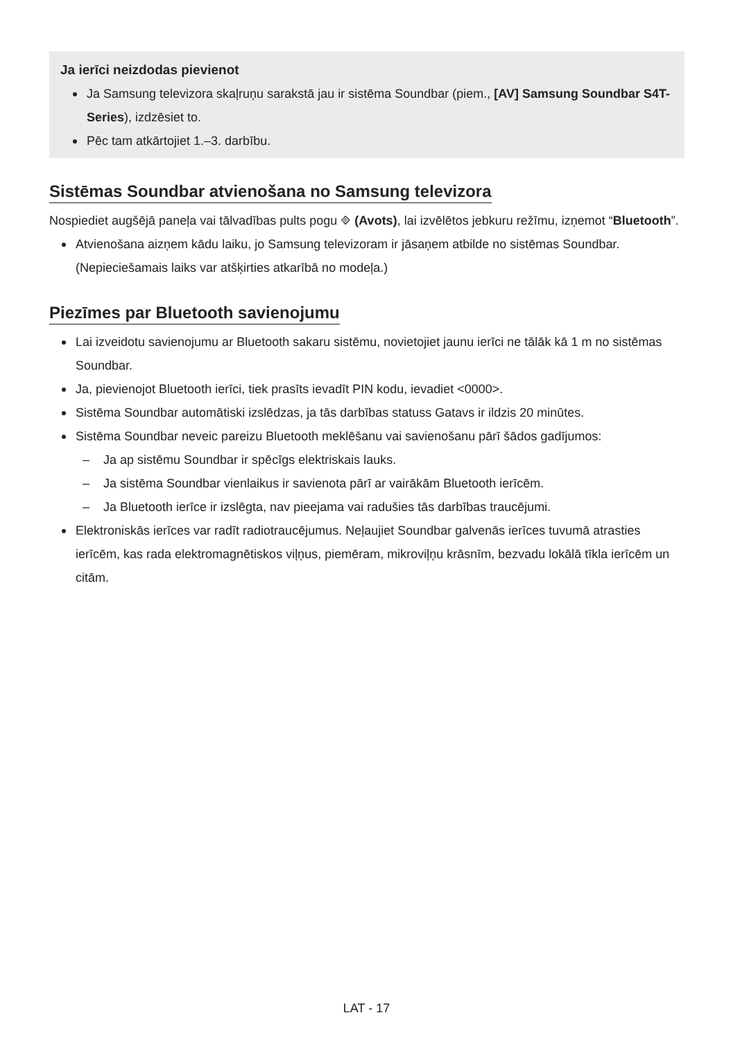Ja ierīci neizdodas pievienot
Ja Samsung televizora skaļruņu sarakstā jau ir sistēma Soundbar (piem., [AV] Samsung Soundbar S4T-Series), izdzēsiet to.
Pēc tam atkārtojiet 1.–3. darbību.
Sistēmas Soundbar atvienošana no Samsung televizora
Nospiediet augšējā paneļa vai tālvadības pults pogu ⎆ (Avots), lai izvēlētos jebkuru režīmu, izņemot “Bluetooth”.
Atvienošana aizņem kādu laiku, jo Samsung televizoram ir jāsaņem atbilde no sistēmas Soundbar. (Nepieciešamais laiks var atšķirties atkarībā no modeļa.)
Piezīmes par Bluetooth savienojumu
Lai izveidotu savienojumu ar Bluetooth sakaru sistēmu, novietojiet jaunu ierīci ne tālāk kā 1 m no sistēmas Soundbar.
Ja, pievienojot Bluetooth ierīci, tiek prasīts ievadīt PIN kodu, ievadiet <0000>.
Sistēma Soundbar automātiski izslēdzas, ja tās darbības statuss Gatavs ir ildzis 20 minūtes.
Sistēma Soundbar neveic pareizu Bluetooth meklēšanu vai savienošanu pārī šādos gadījumos:
– Ja ap sistēmu Soundbar ir spēcīgs elektriskais lauks.
– Ja sistēma Soundbar vienlaikus ir savienota pārī ar vairākām Bluetooth ierīcēm.
– Ja Bluetooth ierīce ir izslēgta, nav pieejama vai radušies tās darbības traucējumi.
Elektroniskās ierīces var radīt radiotraucējumus. Neļaujiet Soundbar galvenās ierīces tuvumā atrasties ierīcēm, kas rada elektromagnētiskos viļņus, piemēram, mikroviļņu krāsnīm, bezvadu lokālā tīkla ierīcēm un citām.
LAT - 17